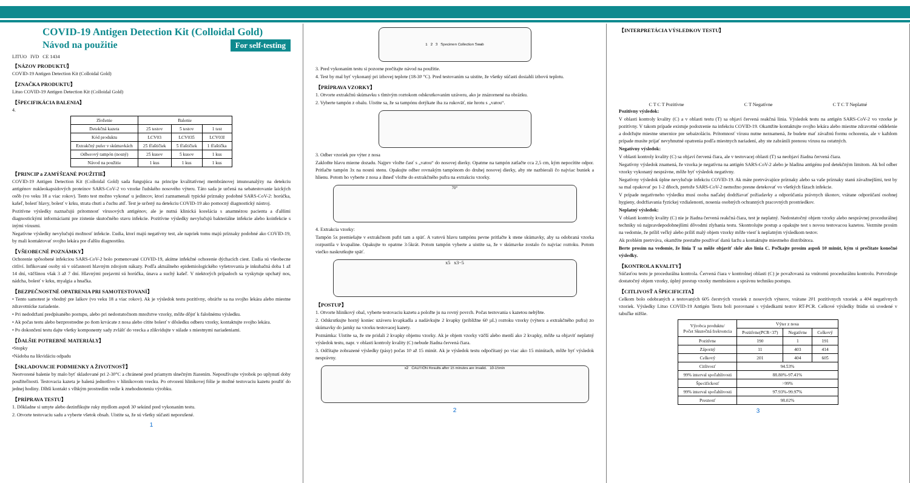COVID-19 Antigen Detection Kit (Colloidal Gold)
For self-testing
Návod na použitie
LITUO IVD CE 1434
【NÁZOV PRODUKTU】
COVID-19 Antigen Detection Kit (Colloidal Gold)
【ZNAČKA PRODUKTU】
Lituo COVID-19 Antigen Detection Kit (Colloidal Gold)
【ŠPECIFIKÁCIA BALENIA】
4.
| Zloženie | Balenie | | |
| --- | --- | --- | --- |
| Detekčná kazeta | 25 testov | 5 testov | 1 test |
| Kód produktu | LCV03 | LCV035 | LCV03I |
| Extrakčný pufer v skúmavkách | 25 fľaštičiek | 5 fľaštičiek | 1 fľaštička |
| Odberový tampón (nosný) | 25 kusov | 5 kusov | 1 kus |
| Návod na použitie | 1 kus | 1 kus | 1 kus |
【PRINCIP a ZAMÝŠĽANÉ POUŽITIE】
COVID-19 Antigen Detection Kit (Colloidal Gold) sada fungujúca na principe kvalitatívnej membránovej imunoanalýzy na detekciu antigénov nukleokapsidových proteínov SARS-CoV-2 vo vzorke ľudského nosového výteru. Táto sada je určená na sebatestovanie laických osôb (vo veku 18 a viac rokov). Tento test možno vykonať u jedincov, ktorí zaznamenali typické príznaky podobné SARS-CoV-2: horúčka, kašeľ, bolesť hlavy, bolesť v krku, strata chuti a čuchu atď. Test je určený na detekciu COVID-19 ako pomocný diagnostický nástroj.
Pozitívne výsledky naznačujú prítomnosť vírusových antigénov, ale je nutná klinická korelácia s anamnézou pacienta a ďalšími diagnostickými informáciami pre zistenie skutočného stavu infekcie. Pozitívne výsledky nevylučujú bakteriálne infekcie alebo koinfekcie s inými vírusmi.
Negatívne výsledky nevylučujú možnosť infekcie. Ľudia, ktorí majú negatívny test, ale napriek tomu majú príznaky podobné ako COVID-19, by mali kontaktovať svojho lekára pre ďalšiu diagnostiku.
【VŠEOBECNÉ POZNÁMKY】
Ochorenie spôsobené infekciou SARS-CoV-2 bolo pomenované COVID-19, akútne infekčné ochorenie dýchacích ciest. Ľudia sú všeobecne citliví. Infikované osoby sú v súčasnosti hlavným zdrojom nákazy. Podľa aktuálneho epidemiologického vyšetrovania je inkubačná doba 1 až 14 dní, väčšinou však 3 až 7 dní. Hlavnými prejavmi sú horúčka, únava a suchý kašeľ. V niektorých prípadoch sa vyskytuje upchatý nos, nádcha, bolesť v krku, myalgia a hnačka.
【BEZPEČNOSTNÉ OPATRENIA PRI SAMOTESTOVANÍ】
• Tento samotest je vhodný pre laikov (vo veku 18 a viac rokov). Ak je výsledok testu pozitívny, obráťte sa na svojho lekára alebo miestne zdravotnícke zariadenie.
• Pri nedodržaní predpísaného postupu, alebo pri nedostatočnom množstve vzorky, môže dôjsť k falošnému výsledku.
• Ak počas testu alebo bezprostredne po ňom krvácate z nosa alebo cítite bolesť v dôsledku odberu vzorky, kontaktujte svojho lekára.
• Po dokončení testu dajte všetky komponenty sady zvlášť do vrecka a zlikvidujte v súlade s miestnymi nariadeniami.
【ĎALŠIE POTREBNÉ MATERIÁLY】
•Stopky
•Nádoba na likvidáciu odpadu
【SKLADOVACIE PODMIENKY A ŽIVOTNOSŤ】
Neotvorené balenie by malo byť skladované pri 2-30°C a chránené pred priamym slnečným žiarením. Nepoužívajte výrobok po uplynutí doby použiteľnosti. Testovacia kazeta je balená jednotlivo v hliníkovom vrecku. Po otvorení hliníkovej fólie je možné testovaciu kazetu použiť do jednej hodiny. Dlhší kontakt s vlhkým prostredím vedie k znehodnoteniu výrobku.
【PRÍPRAVA TESTU】
1. Dôkladne si umyte alebo dezinfikujte ruky mydlom aspoň 30 sekúnd pred vykonaním testu.
2. Otvorte testovaciu sadu a vyberte všetok obsah. Uistite sa, že sú všetky súčasti neporušené.
1
1 2 3 Specimen Collection Swab
3. Pred vykonaním testu si pozorne prečítajte návod na použitie.
4. Test by mal byť vykonaný pri izbovej teplote (18-30 °C). Pred testovaním sa uistite, že všetky súčasti dosiahli izbovú teplotu.
【PRÍPRAVA VZORKY】
1. Otvorte extrakčnú skúmavku s tlmivým roztokom odskrutkovaním uzáveru, ako je znázornené na obrázku.
2. Vyberte tampón z obalu. Uistite sa, že sa tampónu dotýkate iba za rukoväť, nie hrotu s „vatou“.
3. Odber vzoriek pre výter z nosa
Zakloňte hlavu mierne dozadu. Najprv vložte časť s „vatou“ do nosovej dierky. Opatrne na tampón zatlačte cca 2,5 cm, kým nepocítite odpor. Pritlačte tampón 3x na nosnú stenu. Opakujte odber rovnakým tampónom do druhej nosovej dierky, aby ste nazbierali čo najviac buniek a hlienu. Potom ho vyberte z nosa a ihneď vložte do extrakčného pufra na extrakciu vzorky.
70°
4. Extrakcia vzorky:
Tampón 5x premiešajte v extrakčnom pufri tam a späť. A vatovú hlavu tampónu pevne pritlačte k stene skúmavky, aby sa odobraná vzorka rozpustila v kvapaline. Opakujte to opatrne 3-5krát. Potom tampón vyberte a uistite sa, že v skúmavke zostalo čo najviac roztoku. Potom viečko naskrutkujte späť.
x5 x3~5
【POSTUP】
1. Otvorte hliníkový obal, vyberte testovaciu kazetu a položte ju na rovný povrch. Počas testovania s kazetou nehýbte.
2. Odskrutkujte horný koniec uzáveru kvapkadla a nadávkujte 2 kvapky (približne 60 µL) roztoku vzorky (výteru a extrakčného pufra) zo skúmavky do jamky na vzorku testovacej kazety.
Poznámka: Uistite sa, že ste pridali 2 kvapky objemu vzorky. Ak je objem vzorky väčší alebo menší ako 2 kvapky, môže sa objaviť neplatný výsledok testu, napr. v oblasti kontroly kvality (C) nebude žiadna červená čiara.
3. Odčítajte zobrazené výsledky (pásy) počas 10 až 15 minút. Ak je výsledok testu odpočítaný po viac ako 15 minútach, môže byť výsledok nesprávny.
x2 CAUTION Results after 15 minutes are invalid. 10-15min
2
【INTERPRETÁCIA VÝSLEDKOV TESTU】
C T C T Pozitívne C T Negatívne C T C T Neplatné
Pozitívny výsledok:
V oblasti kontroly kvality (C) a v oblasti testu (T) sa objaví červená reakčná línia. Výsledok testu na antigén SARS-CoV-2 vo vzorke je pozitívny. V takom prípade existuje podozrenie na infekciu COVID-19. Okamžite kontaktujte svojho lekára alebo miestne zdravotné oddelenie a dodržujte miestne smernice pre sebaizoláciu. Prítomnosť vírusu nutne neznamená, že budete mať závažnú formu ochorenia, ale v každom prípade musíte prijať nevyhnutné opatrenia podľa miestnych nariadení, aby ste zabránili prenosu vírusu na ostatných.
Negatívny výsledok:
V oblasti kontroly kvality (C) sa objaví červená čiara, ale v testovacej oblasti (T) sa neobjaví žiadna červená čiara.
Negatívny výsledok znamená, že vzorka je negatívna na antigén SARS-CoV-2 alebo je hladina antigénu pod detekčným limitom. Ak bol odber vzorky vykonaný nesprávne, môže byť výsledok negatívny.
Negatívny výsledok úplne nevylučuje infekciu COVID-19. Ak máte pretrvávajúce príznaky alebo sa vaše príznaky stanú závažnejšími, test by sa mal opakovať po 1-2 dňoch, pretože SARS-CoV-2 nemožno presne detekovať vo všetkých fázach infekcie.
V prípade negatívneho výsledku musí osoba naďalej dodržiavať požiadavky a odporúčania právnych úkonov, vrátane odporúčaní osobnej hygieny, dodržiavania fyzickej vzdialenosti, nosenia osobných ochranných pracovných prostriedkov.
Neplatný výsledok:
V oblasti kontroly kvality (C) nie je žiadna červená reakčná čiara, test je neplatný. Nedostatočný objem vzorky alebo nesprávnej procedurálnej techniky sú najpravdepodobnejšími dôvodmi zlyhania testu. Skontrolujte postup a opakujte test s novou testovacou kazetou. Vezmite prosím na vedomie, že príliš veľký alebo príliš malý objem vzorky môže viesť k neplatným výsledkom testov.
Ak problém pretrváva, okamžite prestaňte používať danú šaržu a kontaktujte miestneho distribútora.
Berte prosím na vedomie, že línia T sa môže objaviť skôr ako línia C. Počkajte prosím aspoň 10 minút, kým si prečítate konečné výsledky.
【KONTROLA KVALITY】
Súčasťou testu je procedurálna kontrola. Červená čiara v kontrolnej oblasti (C) je považovaná za vnútornú procedurálnu kontrolu. Potvrdzuje dostatočný objem vzorky, úplný prestup vzorky membránou a správnu techniku postupu.
【CITLIVOSŤ A ŠPECIFICITA】
Celkom bolo odobraných a testovaných 605 čerstvých vzoriek z nosových výterov, vrátane 201 pozitívnych vzoriek a 404 negatívnych vzoriek. Výsledky Lituo COVID-19 Antigén Testu boli porovnané s výsledkami testov RT-PCR. Celkové výsledky štúdie sú uvedené v tabuľke nižšie.
| Výrobca produktu/ Počet Skutočná frekvencia | Výter z nosa | | |
| --- | --- | --- | --- |
| | Pozitívne(PCR<37) | Negatívne | Celkový |
| Pozitívne | 190 | 1 | 191 |
| Záporný | 11 | 403 | 414 |
| Celkový | 201 | 404 | 605 |
| Citlivosť | 94.53% | | |
| 99% interval spoľahlivosti | 88.80%-97.41% | | |
| Špecifickosť | >99% | | |
| 99% interval spoľahlivosti | 97.93%-99.97% | | |
| Presnosť | 98.02% | | |
3